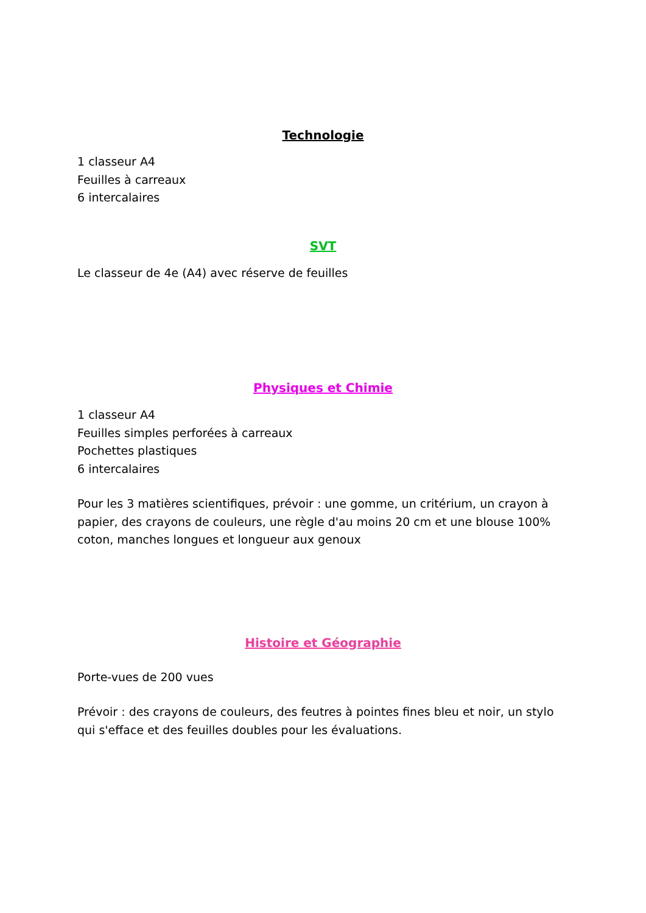Technologie
1 classeur A4
Feuilles à carreaux
6 intercalaires
SVT
Le classeur de 4e (A4) avec réserve de feuilles
Physiques et Chimie
1 classeur A4
Feuilles simples perforées à carreaux
Pochettes plastiques
6 intercalaires
Pour les 3 matières scientifiques, prévoir : une gomme, un critérium, un crayon à papier, des crayons de couleurs, une règle d'au moins 20 cm et une blouse 100% coton, manches longues et longueur aux genoux
Histoire et Géographie
Porte-vues de 200 vues
Prévoir : des crayons de couleurs, des feutres à pointes fines bleu et noir, un stylo qui s'efface et des feuilles doubles pour les évaluations.